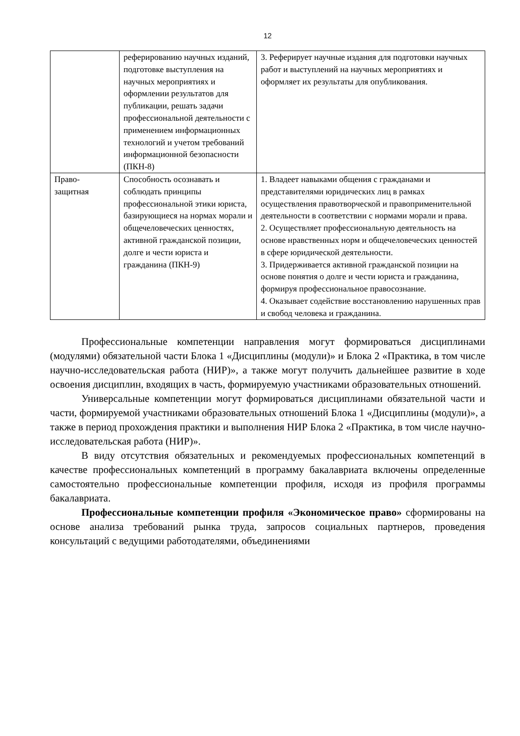12
| | реферированию научных изданий, подготовке выступления на научных мероприятиях и оформлении результатов для публикации, решать задачи профессиональной деятельности с применением информационных технологий и учетом требований информационной безопасности (ПКН-8) | 3. Реферирует научные издания для подготовки научных работ и выступлений на научных мероприятиях и оформляет их результаты для опубликования. |
| Право- защитная | Способность осознавать и соблюдать принципы профессиональной этики юриста, базирующиеся на нормах морали и общечеловеческих ценностях, активной гражданской позиции, долге и чести юриста и гражданина (ПКН-9) | 1. Владеет навыками общения с гражданами и представителями юридических лиц в рамках осуществления правотворческой и правоприменительной деятельности в соответствии с нормами морали и права. 2. Осуществляет профессиональную деятельность на основе нравственных норм и общечеловеческих ценностей в сфере юридической деятельности. 3. Придерживается активной гражданской позиции на основе понятия о долге и чести юриста и гражданина, формируя профессиональное правосознание. 4. Оказывает содействие восстановлению нарушенных прав и свобод человека и гражданина. |
Профессиональные компетенции направления могут формироваться дисциплинами (модулями) обязательной части Блока 1 «Дисциплины (модули)» и Блока 2 «Практика, в том числе научно-исследовательская работа (НИР)», а также могут получить дальнейшее развитие в ходе освоения дисциплин, входящих в часть, формируемую участниками образовательных отношений.
Универсальные компетенции могут формироваться дисциплинами обязательной части и части, формируемой участниками образовательных отношений Блока 1 «Дисциплины (модули)», а также в период прохождения практики и выполнения НИР Блока 2 «Практика, в том числе научно-исследовательская работа (НИР)».
В виду отсутствия обязательных и рекомендуемых профессиональных компетенций в качестве профессиональных компетенций в программу бакалавриата включены определенные самостоятельно профессиональные компетенции профиля, исходя из профиля программы бакалавриата.
Профессиональные компетенции профиля «Экономическое право» сформированы на основе анализа требований рынка труда, запросов социальных партнеров, проведения консультаций с ведущими работодателями, объединениями